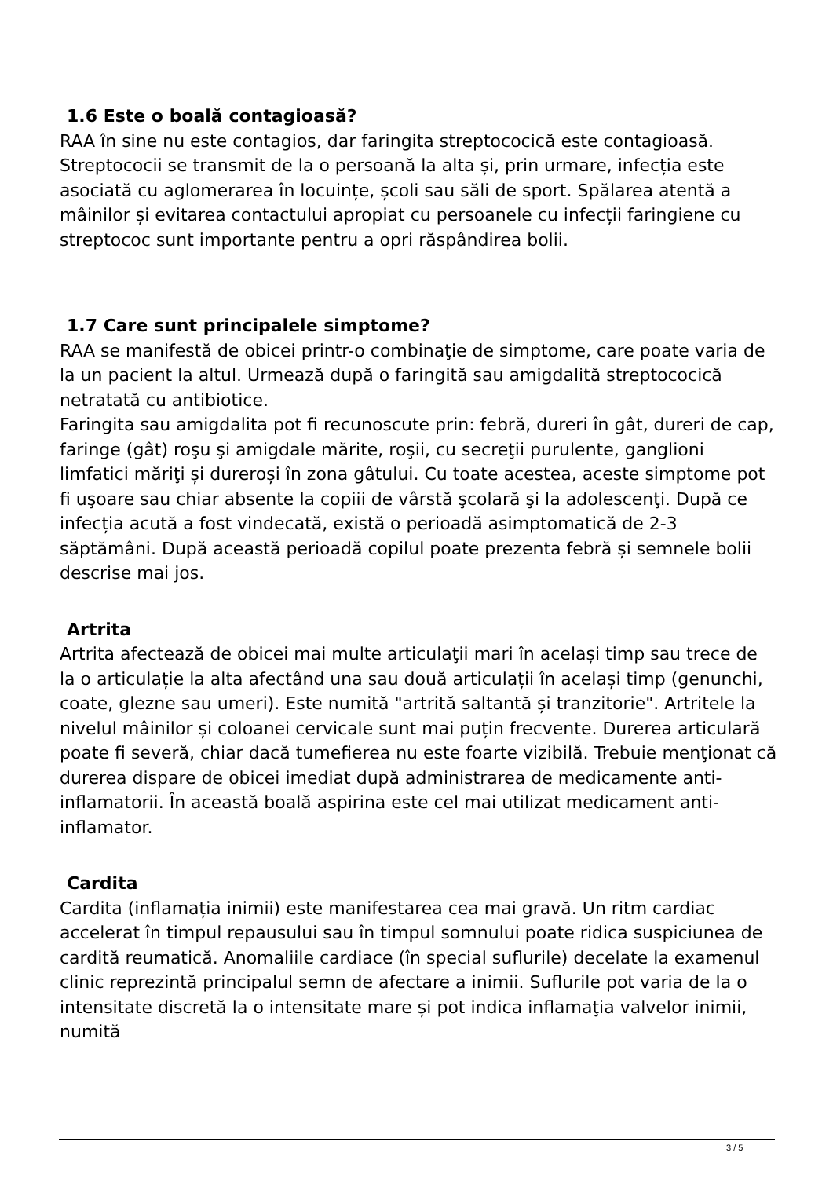1.6 Este o boală contagioasă?
RAA în sine nu este contagios, dar faringita streptococică este contagioasă. Streptococii se transmit de la o persoană la alta și, prin urmare, infecția este asociată cu aglomerarea în locuințe, școli sau săli de sport. Spălarea atentă a mâinilor și evitarea contactului apropiat cu persoanele cu infecții faringiene cu streptococ sunt importante pentru a opri răspândirea bolii.
1.7 Care sunt principalele simptome?
RAA se manifestă de obicei printr-o combinaţie de simptome, care poate varia de la un pacient la altul. Urmează după o faringită sau amigdalită streptococică netratată cu antibiotice.
Faringita sau amigdalita pot fi recunoscute prin: febră, dureri în gât, dureri de cap, faringe (gât) roşu şi amigdale mărite, roşii, cu secreţii purulente, ganglioni limfatici măriţi și dureroși în zona gâtului. Cu toate acestea, aceste simptome pot fi uşoare sau chiar absente la copiii de vârstă şcolară şi la adolescenţi. După ce infecția acută a fost vindecată, există o perioadă asimptomatică de 2-3 săptămâni. După această perioadă copilul poate prezenta febră și semnele bolii descrise mai jos.
Artrita
Artrita afectează de obicei mai multe articulaţii mari în același timp sau trece de la o articulație la alta afectând una sau două articulații în același timp (genunchi, coate, glezne sau umeri). Este numită "artrită saltantă și tranzitorie". Artritele la nivelul mâinilor și coloanei cervicale sunt mai puțin frecvente. Durerea articulară poate fi severă, chiar dacă tumefierea nu este foarte vizibilă. Trebuie menţionat că durerea dispare de obicei imediat după administrarea de medicamente anti-inflamatorii. În această boală aspirina este cel mai utilizat medicament anti-inflamator.
Cardita
Cardita (inflamația inimii) este manifestarea cea mai gravă. Un ritm cardiac accelerat în timpul repausului sau în timpul somnului poate ridica suspiciunea de cardită reumatică. Anomaliile cardiace (în special suflurile) decelate la examenul clinic reprezintă principalul semn de afectare a inimii. Suflurile pot varia de la o intensitate discretă la o intensitate mare și pot indica inflamaţia valvelor inimii, numită
3 / 5